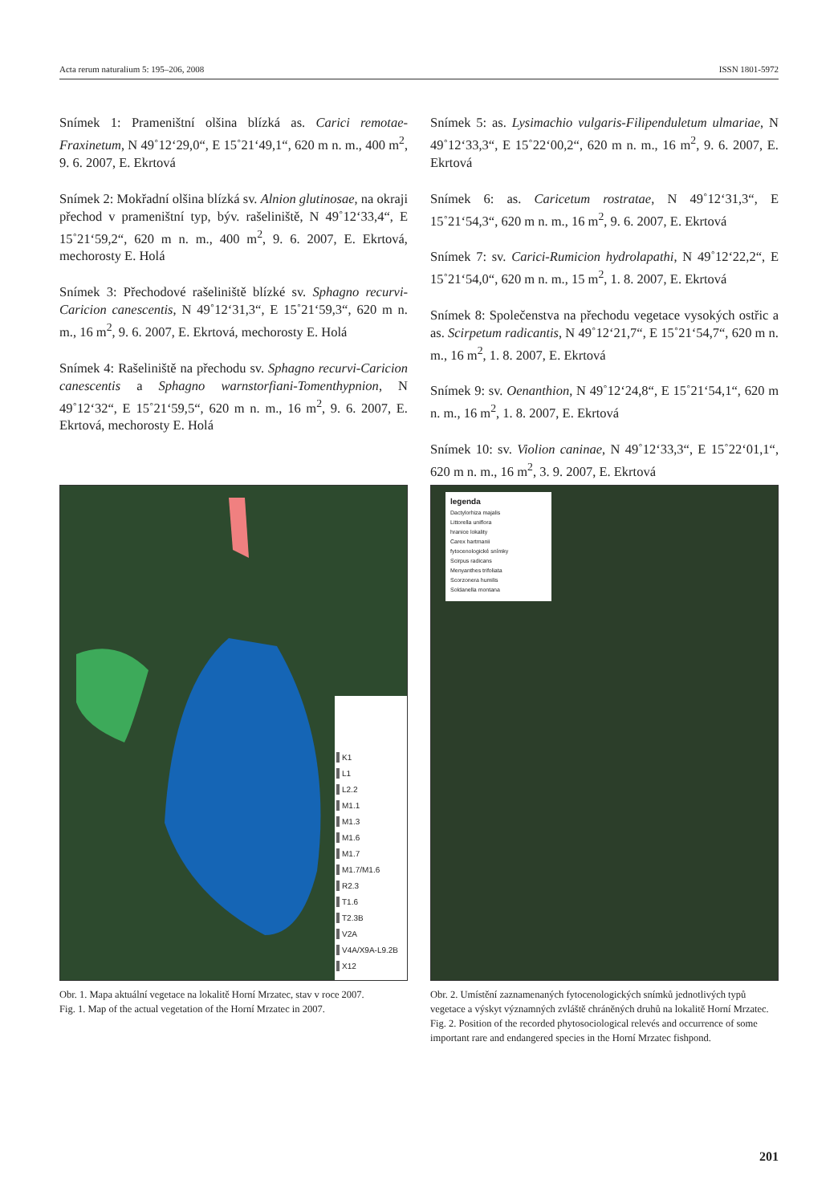Acta rerum naturalium 5: 195–206, 2008 ISSN 1801-5972
Snímek 1: Prameništní olšina blízká as. Carici remotae-Fraxinetum, N 49˚12‘29,0“, E 15˚21‘49,1“, 620 m n. m., 400 m<sup>2</sup>, 9. 6. 2007, E. Ekrtová
Snímek 2: Mokřadní olšina blízká sv. Alnion glutinosae, na okraji přechod v prameništní typ, býv. rašeliniště, N 49˚12‘33,4“, E 15˚21‘59,2“, 620 m n. m., 400 m<sup>2</sup>, 9. 6. 2007, E. Ekrtová, mechorosty E. Holá
Snímek 3: Přechodové rašeliniště blízké sv. Sphagno recurvi-Caricion canescentis, N 49˚12‘31,3“, E 15˚21‘59,3“, 620 m n. m., 16 m<sup>2</sup>, 9. 6. 2007, E. Ekrtová, mechorosty E. Holá
Snímek 4: Rašeliniště na přechodu sv. Sphagno recurvi-Caricion canescentis a Sphagno warnstorfiani-Tomenthypnion, N 49˚12‘32“, E 15˚21‘59,5“, 620 m n. m., 16 m<sup>2</sup>, 9. 6. 2007, E. Ekrtová, mechorosty E. Holá
Snímek 5: as. Lysimachio vulgaris-Filipenduletum ulmariae, N 49˚12‘33,3“, E 15˚22‘00,2“, 620 m n. m., 16 m<sup>2</sup>, 9. 6. 2007, E. Ekrtová
Snímek 6: as. Caricetum rostratae, N 49˚12‘31,3“, E 15˚21‘54,3“, 620 m n. m., 16 m<sup>2</sup>, 9. 6. 2007, E. Ekrtová
Snímek 7: sv. Carici-Rumicion hydrolapathi, N 49˚12‘22,2“, E 15˚21‘54,0“, 620 m n. m., 15 m<sup>2</sup>, 1. 8. 2007, E. Ekrtová
Snímek 8: Společenstva na přechodu vegetace vysokých ostřic a as. Scirpetum radicantis, N 49˚12‘21,7“, E 15˚21‘54,7“, 620 m n. m., 16 m<sup>2</sup>, 1. 8. 2007, E. Ekrtová
Snímek 9: sv. Oenanthion, N 49˚12‘24,8“, E 15˚21‘54,1“, 620 m n. m., 16 m<sup>2</sup>, 1. 8. 2007, E. Ekrtová
Snímek 10: sv. Violion caninae, N 49˚12‘33,3“, E 15˚22‘01,1“, 620 m n. m., 16 m<sup>2</sup>, 3. 9. 2007, E. Ekrtová
K1
L1
L2.2
M1.1
M1.3
M1.6
M1.7
M1.7/M1.6
R2.3
T1.6
T2.3B
V2A
V4A/X9A-L9.2B
X12
Obr. 1. Mapa aktuální vegetace na lokalitě Horní Mrzatec, stav v roce 2007.
Fig. 1. Map of the actual vegetation of the Horní Mrzatec in 2007.
legenda
Dactylorhiza majalis
Littorella uniflora
hranice lokality
Carex hartmanii
fytocenologické snímky
Scirpus radicans
Menyanthes trifoliata
Scorzonera humilis
Soldanella montana
Obr. 2. Umístění zaznamenaných fytocenologických snímků jednotlivých typů vegetace a výskyt významných zvláště chráněných druhů na lokalitě Horní Mrzatec.
Fig. 2. Position of the recorded phytosociological relevés and occurrence of some important rare and endangered species in the Horní Mrzatec fishpond.
201